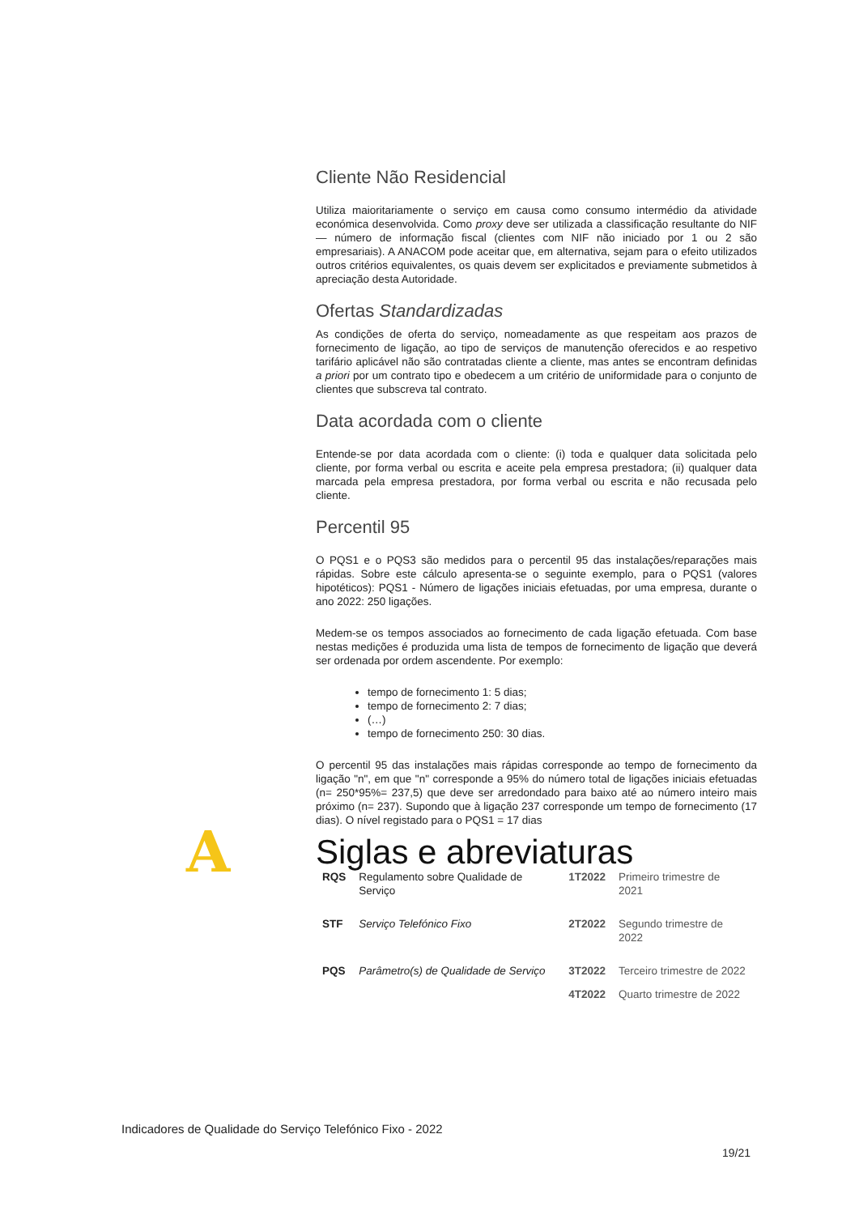Cliente Não Residencial
Utiliza maioritariamente o serviço em causa como consumo intermédio da atividade económica desenvolvida. Como proxy deve ser utilizada a classificação resultante do NIF — número de informação fiscal (clientes com NIF não iniciado por 1 ou 2 são empresariais). A ANACOM pode aceitar que, em alternativa, sejam para o efeito utilizados outros critérios equivalentes, os quais devem ser explicitados e previamente submetidos à apreciação desta Autoridade.
Ofertas Standardizadas
As condições de oferta do serviço, nomeadamente as que respeitam aos prazos de fornecimento de ligação, ao tipo de serviços de manutenção oferecidos e ao respetivo tarifário aplicável não são contratadas cliente a cliente, mas antes se encontram definidas a priori por um contrato tipo e obedecem a um critério de uniformidade para o conjunto de clientes que subscreva tal contrato.
Data acordada com o cliente
Entende-se por data acordada com o cliente: (i) toda e qualquer data solicitada pelo cliente, por forma verbal ou escrita e aceite pela empresa prestadora; (ii) qualquer data marcada pela empresa prestadora, por forma verbal ou escrita e não recusada pelo cliente.
Percentil 95
O PQS1 e o PQS3 são medidos para o percentil 95 das instalações/reparações mais rápidas. Sobre este cálculo apresenta-se o seguinte exemplo, para o PQS1 (valores hipotéticos): PQS1 - Número de ligações iniciais efetuadas, por uma empresa, durante o ano 2022: 250 ligações.
Medem-se os tempos associados ao fornecimento de cada ligação efetuada. Com base nestas medições é produzida uma lista de tempos de fornecimento de ligação que deverá ser ordenada por ordem ascendente. Por exemplo:
tempo de fornecimento 1: 5 dias;
tempo de fornecimento 2: 7 dias;
(…)
tempo de fornecimento 250: 30 dias.
O percentil 95 das instalações mais rápidas corresponde ao tempo de fornecimento da ligação "n", em que "n" corresponde a 95% do número total de ligações iniciais efetuadas (n= 250*95%= 237,5) que deve ser arredondado para baixo até ao número inteiro mais próximo (n= 237). Supondo que à ligação 237 corresponde um tempo de fornecimento (17 dias). O nível registado para o PQS1 = 17 dias
A
Siglas e abreviaturas
| RQS | Regulamento sobre Qualidade de Serviço | 1T2022 | Primeiro trimestre de 2021 |
| STF | Serviço Telefónico Fixo | 2T2022 | Segundo trimestre de 2022 |
| PQS | Parâmetro(s) de Qualidade de Serviço | 3T2022 | Terceiro trimestre de 2022 |
| | | 4T2022 | Quarto trimestre de 2022 |
Indicadores de Qualidade do Serviço Telefónico Fixo - 2022
19/21